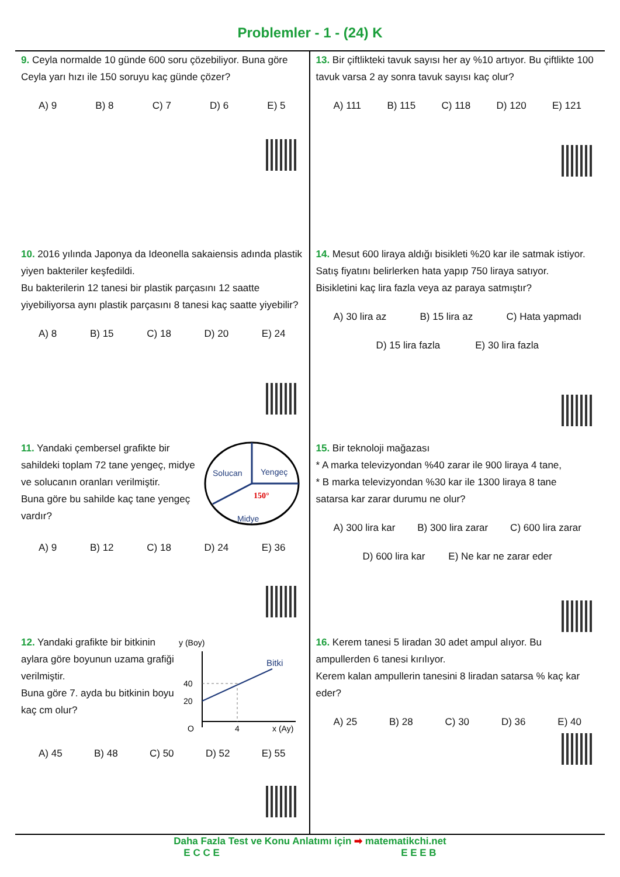Problemler - 1 - (24) K
9. Ceyla normalde 10 günde 600 soru çözebiliyor. Buna göre Ceyla yarı hızı ile 150 soruyu kaç günde çözer?
A) 9 B) 8 C) 7 D) 6 E) 5
10. 2016 yılında Japonya da Ideonella sakaiensis adında plastik yiyen bakteriler keşfedildi.
Bu bakterilerin 12 tanesi bir plastik parçasını 12 saatte yiyebiliyorsa aynı plastik parçasını 8 tanesi kaç saatte yiyebilir?
A) 8 B) 15 C) 18 D) 20 E) 24
11. Yandaki çembersel grafikte bir sahildeki toplam 72 tane yengeç, midye ve solucanın oranları verilmiştir.
Buna göre bu sahilde kaç tane yengeç vardır?
Yengeç
Solucan
150°
Midye
A) 9 B) 12 C) 18 D) 24 E) 36
12. Yandaki grafikte bir bitkinin aylara göre boyunun uzama grafiği verilmiştir.
Buna göre 7. ayda bu bitkinin boyu kaç cm olur?
y (Boy)
Bitki
40
20
O
4
x (Ay)
A) 45 B) 48 C) 50 D) 52 E) 55
13. Bir çiftlikteki tavuk sayısı her ay %10 artıyor. Bu çiftlikte 100 tavuk varsa 2 ay sonra tavuk sayısı kaç olur?
A) 111 B) 115 C) 118 D) 120 E) 121
14. Mesut 600 liraya aldığı bisikleti %20 kar ile satmak istiyor. Satış fiyatını belirlerken hata yapıp 750 liraya satıyor.
Bisikletini kaç lira fazla veya az paraya satmıştır?
A) 30 lira az B) 15 lira az C) Hata yapmadı
D) 15 lira fazla E) 30 lira fazla
15. Bir teknoloji mağazası
* A marka televizyondan %40 zarar ile 900 liraya 4 tane,
* B marka televizyondan %30 kar ile 1300 liraya 8 tane
satarsa kar zarar durumu ne olur?
A) 300 lira kar B) 300 lira zarar C) 600 lira zarar
D) 600 lira kar E) Ne kar ne zarar eder
16. Kerem tanesi 5 liradan 30 adet ampul alıyor. Bu ampullerden 6 tanesi kırılıyor.
Kerem kalan ampullerin tanesini 8 liradan satarsa % kaç kar eder?
A) 25 B) 28 C) 30 D) 36 E) 40
Daha Fazla Test ve Konu Anlatımı için ➡ matematikchi.net
E C C E E E E B